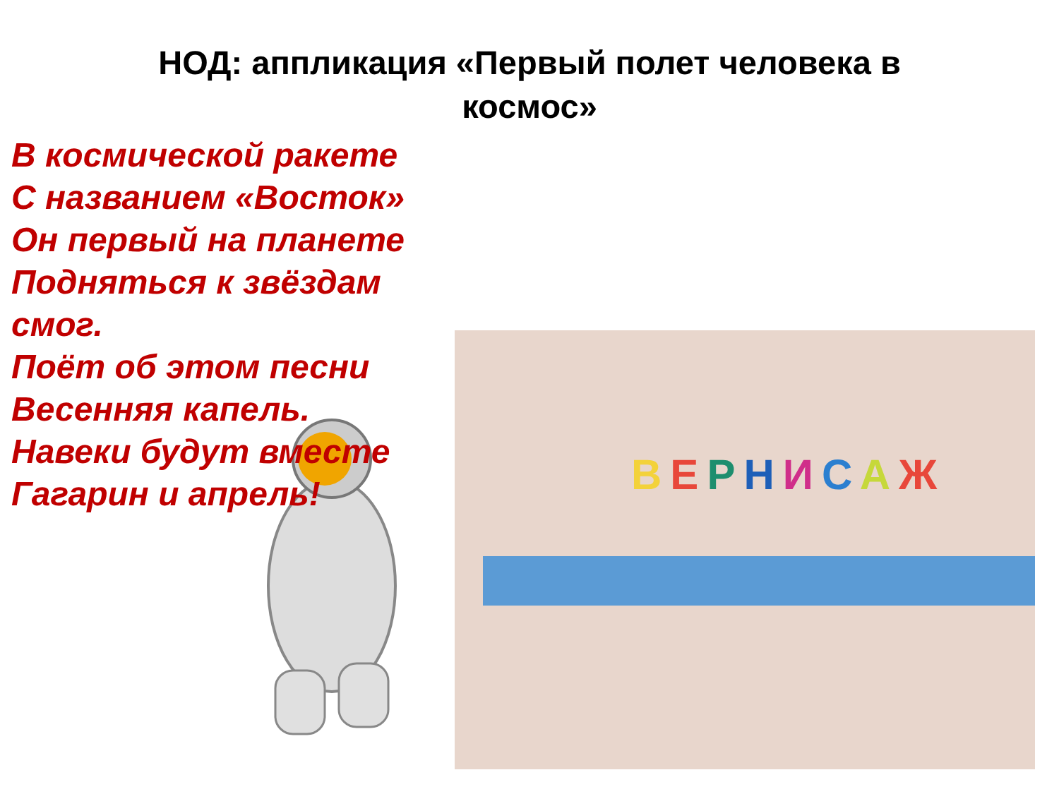НОД: аппликация «Первый полет человека в
космос»
В космической ракете
С названием «Восток»
Он первый на планете
Подняться к звёздам
смог.
Поёт об этом песни
Весенняя капель.
Навеки будут вместе
Гагарин и апрель!
ВЕРНИСАЖ